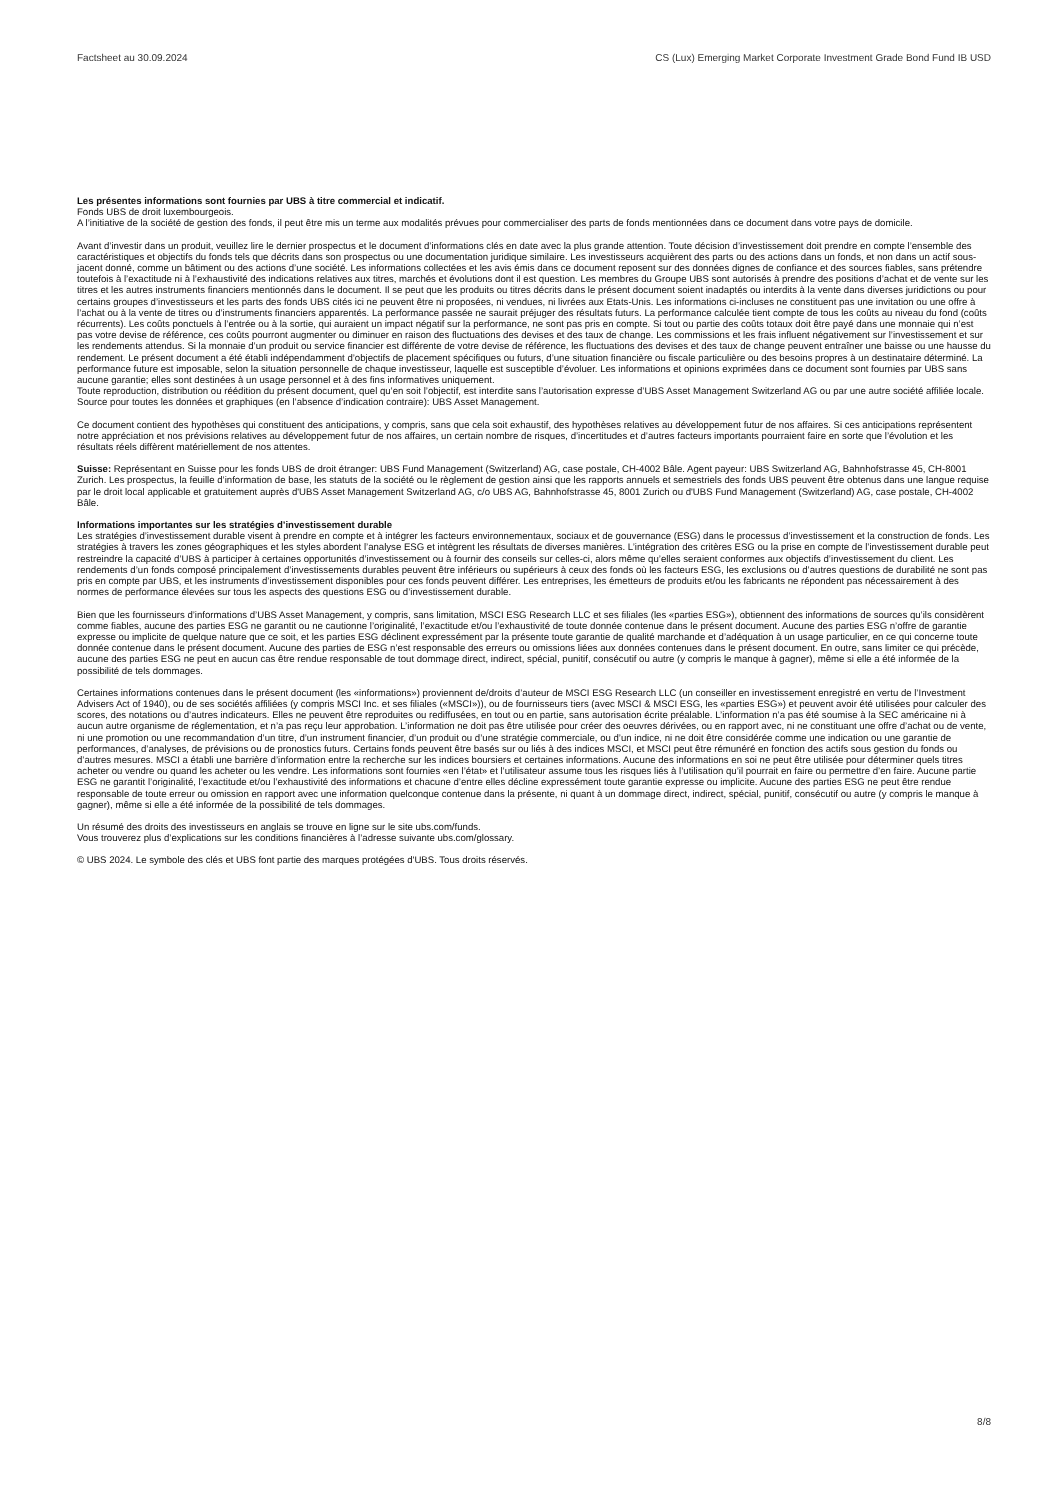Factsheet au 30.09.2024 CS (Lux) Emerging Market Corporate Investment Grade Bond Fund IB USD
Les présentes informations sont fournies par UBS à titre commercial et indicatif.
Fonds UBS de droit luxembourgeois.
A l’initiative de la société de gestion des fonds, il peut être mis un terme aux modalités prévues pour commercialiser des parts de fonds mentionnées dans ce document dans votre pays de domicile.
Avant d’investir dans un produit, veuillez lire le dernier prospectus et le document d’informations clés en date avec la plus grande attention. Toute décision d’investissement doit prendre en compte l’ensemble des caractéristiques et objectifs du fonds tels que décrits dans son prospectus ou une documentation juridique similaire. Les investisseurs acquièrent des parts ou des actions dans un fonds, et non dans un actif sous-jacent donné, comme un bâtiment ou des actions d’une société. Les informations collectées et les avis émis dans ce document reposent sur des données dignes de confiance et des sources fiables, sans prétendre toutefois à l’exactitude ni à l’exhaustivité des indications relatives aux titres, marchés et évolutions dont il est question. Les membres du Groupe UBS sont autorisés à prendre des positions d’achat et de vente sur les titres et les autres instruments financiers mentionnés dans le document. Il se peut que les produits ou titres décrits dans le présent document soient inadaptés ou interdits à la vente dans diverses juridictions ou pour certains groupes d’investisseurs et les parts des fonds UBS cités ici ne peuvent être ni proposées, ni vendues, ni livrées aux Etats-Unis. Les informations ci-incluses ne constituent pas une invitation ou une offre à l’achat ou à la vente de titres ou d’instruments financiers apparentés. La performance passée ne saurait préjuger des résultats futurs. La performance calculée tient compte de tous les coûts au niveau du fond (coûts récurrents). Les coûts ponctuels à l’entrée ou à la sortie, qui auraient un impact négatif sur la performance, ne sont pas pris en compte. Si tout ou partie des coûts totaux doit être payé dans une monnaie qui n’est pas votre devise de référence, ces coûts pourront augmenter ou diminuer en raison des fluctuations des devises et des taux de change. Les commissions et les frais influent négativement sur l’investissement et sur les rendements attendus. Si la monnaie d’un produit ou service financier est différente de votre devise de référence, les fluctuations des devises et des taux de change peuvent entraîner une baisse ou une hausse du rendement. Le présent document a été établi indépendamment d’objectifs de placement spécifiques ou futurs, d’une situation financière ou fiscale particulière ou des besoins propres à un destinataire déterminé. La performance future est imposable, selon la situation personnelle de chaque investisseur, laquelle est susceptible d’évoluer. Les informations et opinions exprimées dans ce document sont fournies par UBS sans aucune garantie; elles sont destinées à un usage personnel et à des fins informatives uniquement.
Toute reproduction, distribution ou réédition du présent document, quel qu’en soit l’objectif, est interdite sans l’autorisation expresse d’UBS Asset Management Switzerland AG ou par une autre société affiliée locale. Source pour toutes les données et graphiques (en l’absence d’indication contraire): UBS Asset Management.
Ce document contient des hypothèses qui constituent des anticipations, y compris, sans que cela soit exhaustif, des hypothèses relatives au développement futur de nos affaires. Si ces anticipations représentent notre appréciation et nos prévisions relatives au développement futur de nos affaires, un certain nombre de risques, d’incertitudes et d’autres facteurs importants pourraient faire en sorte que l’évolution et les résultats réels diffèrent matériellement de nos attentes.
Suisse: Représentant en Suisse pour les fonds UBS de droit étranger: UBS Fund Management (Switzerland) AG, case postale, CH-4002 Bâle. Agent payeur: UBS Switzerland AG, Bahnhofstrasse 45, CH-8001 Zurich. Les prospectus, la feuille d’information de base, les statuts de la société ou le règlement de gestion ainsi que les rapports annuels et semestriels des fonds UBS peuvent être obtenus dans une langue requise par le droit local applicable et gratuitement auprès d'UBS Asset Management Switzerland AG, c/o UBS AG, Bahnhofstrasse 45, 8001 Zurich ou d'UBS Fund Management (Switzerland) AG, case postale, CH-4002 Bâle.
Informations importantes sur les stratégies d’investissement durable
Les stratégies d’investissement durable visent à prendre en compte et à intégrer les facteurs environnementaux, sociaux et de gouvernance (ESG) dans le processus d’investissement et la construction de fonds. Les stratégies à travers les zones géographiques et les styles abordent l’analyse ESG et intègrent les résultats de diverses manières. L’intégration des critères ESG ou la prise en compte de l’investissement durable peut restreindre la capacité d’UBS à participer à certaines opportunités d’investissement ou à fournir des conseils sur celles-ci, alors même qu’elles seraient conformes aux objectifs d’investissement du client. Les rendements d’un fonds composé principalement d’investissements durables peuvent être inférieurs ou supérieurs à ceux des fonds où les facteurs ESG, les exclusions ou d’autres questions de durabilité ne sont pas pris en compte par UBS, et les instruments d’investissement disponibles pour ces fonds peuvent différer. Les entreprises, les émetteurs de produits et/ou les fabricants ne répondent pas nécessairement à des normes de performance élevées sur tous les aspects des questions ESG ou d’investissement durable.
Bien que les fournisseurs d’informations d’UBS Asset Management, y compris, sans limitation, MSCI ESG Research LLC et ses filiales (les «parties ESG»), obtiennent des informations de sources qu’ils considèrent comme fiables, aucune des parties ESG ne garantit ou ne cautionne l’originalité, l’exactitude et/ou l’exhaustivité de toute donnée contenue dans le présent document. Aucune des parties ESG n’offre de garantie expresse ou implicite de quelque nature que ce soit, et les parties ESG déclinent expressément par la présente toute garantie de qualité marchande et d’adéquation à un usage particulier, en ce qui concerne toute donnée contenue dans le présent document. Aucune des parties de ESG n’est responsable des erreurs ou omissions liées aux données contenues dans le présent document. En outre, sans limiter ce qui précède, aucune des parties ESG ne peut en aucun cas être rendue responsable de tout dommage direct, indirect, spécial, punitif, consécutif ou autre (y compris le manque à gagner), même si elle a été informée de la possibilité de tels dommages.
Certaines informations contenues dans le présent document (les «informations») proviennent de/droits d’auteur de MSCI ESG Research LLC (un conseiller en investissement enregistré en vertu de l’Investment Advisers Act of 1940), ou de ses sociétés affiliées (y compris MSCI Inc. et ses filiales («MSCI»)), ou de fournisseurs tiers (avec MSCI & MSCI ESG, les «parties ESG») et peuvent avoir été utilisées pour calculer des scores, des notations ou d’autres indicateurs. Elles ne peuvent être reproduites ou rediffusées, en tout ou en partie, sans autorisation écrite préalable. L’information n’a pas été soumise à la SEC américaine ni à aucun autre organisme de réglementation, et n’a pas reçu leur approbation. L’information ne doit pas être utilisée pour créer des oeuvres dérivées, ou en rapport avec, ni ne constituant une offre d’achat ou de vente, ni une promotion ou une recommandation d’un titre, d’un instrument financier, d’un produit ou d’une stratégie commerciale, ou d’un indice, ni ne doit être considérée comme une indication ou une garantie de performances, d’analyses, de prévisions ou de pronostics futurs. Certains fonds peuvent être basés sur ou liés à des indices MSCI, et MSCI peut être rémunéré en fonction des actifs sous gestion du fonds ou d’autres mesures. MSCI a établi une barrière d’information entre la recherche sur les indices boursiers et certaines informations. Aucune des informations en soi ne peut être utilisée pour déterminer quels titres acheter ou vendre ou quand les acheter ou les vendre. Les informations sont fournies «en l’état» et l’utilisateur assume tous les risques liés à l’utilisation qu’il pourrait en faire ou permettre d’en faire. Aucune partie ESG ne garantit l’originalité, l’exactitude et/ou l’exhaustivité des informations et chacune d’entre elles décline expressément toute garantie expresse ou implicite. Aucune des parties ESG ne peut être rendue responsable de toute erreur ou omission en rapport avec une information quelconque contenue dans la présente, ni quant à un dommage direct, indirect, spécial, punitif, consécutif ou autre (y compris le manque à gagner), même si elle a été informée de la possibilité de tels dommages.
Un résumé des droits des investisseurs en anglais se trouve en ligne sur le site ubs.com/funds.
Vous trouverez plus d’explications sur les conditions financières à l’adresse suivante ubs.com/glossary.
© UBS 2024. Le symbole des clés et UBS font partie des marques protégées d'UBS. Tous droits réservés.
8/8